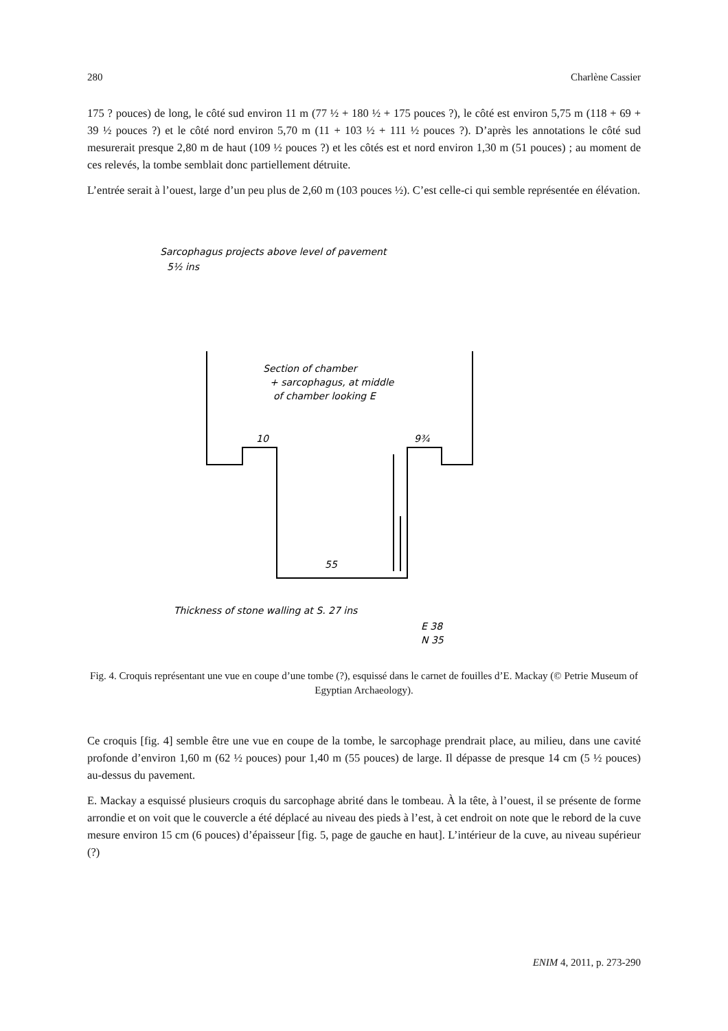280 Charlène Cassier
175 ? pouces) de long, le côté sud environ 11 m (77 ½ + 180 ½ + 175 pouces ?), le côté est environ 5,75 m (118 + 69 + 39 ½ pouces ?) et le côté nord environ 5,70 m (11 + 103 ½ + 111 ½ pouces ?). D’après les annotations le côté sud mesurerait presque 2,80 m de haut (109 ½ pouces ?) et les côtés est et nord environ 1,30 m (51 pouces) ; au moment de ces relevés, la tombe semblait donc partiellement détruite.
L’entrée serait à l’ouest, large d’un peu plus de 2,60 m (103 pouces ½). C’est celle-ci qui semble représentée en élévation.
Sarcophagus projects above level of pavement
5½ ins
Section of chamber
+ sarcophagus, at middle
of chamber looking E
10
9¾
55
Thickness of stone walling at S. 27 ins
E 38
N 35
Fig. 4. Croquis représentant une vue en coupe d’une tombe (?), esquissé dans le carnet de fouilles d’E. Mackay (© Petrie Museum of Egyptian Archaeology).
Ce croquis [fig. 4] semble être une vue en coupe de la tombe, le sarcophage prendrait place, au milieu, dans une cavité profonde d’environ 1,60 m (62 ½ pouces) pour 1,40 m (55 pouces) de large. Il dépasse de presque 14 cm (5 ½ pouces) au-dessus du pavement.
E. Mackay a esquissé plusieurs croquis du sarcophage abrité dans le tombeau. À la tête, à l’ouest, il se présente de forme arrondie et on voit que le couvercle a été déplacé au niveau des pieds à l’est, à cet endroit on note que le rebord de la cuve mesure environ 15 cm (6 pouces) d’épaisseur [fig. 5, page de gauche en haut]. L’intérieur de la cuve, au niveau supérieur (?)
ENIM 4, 2011, p. 273-290